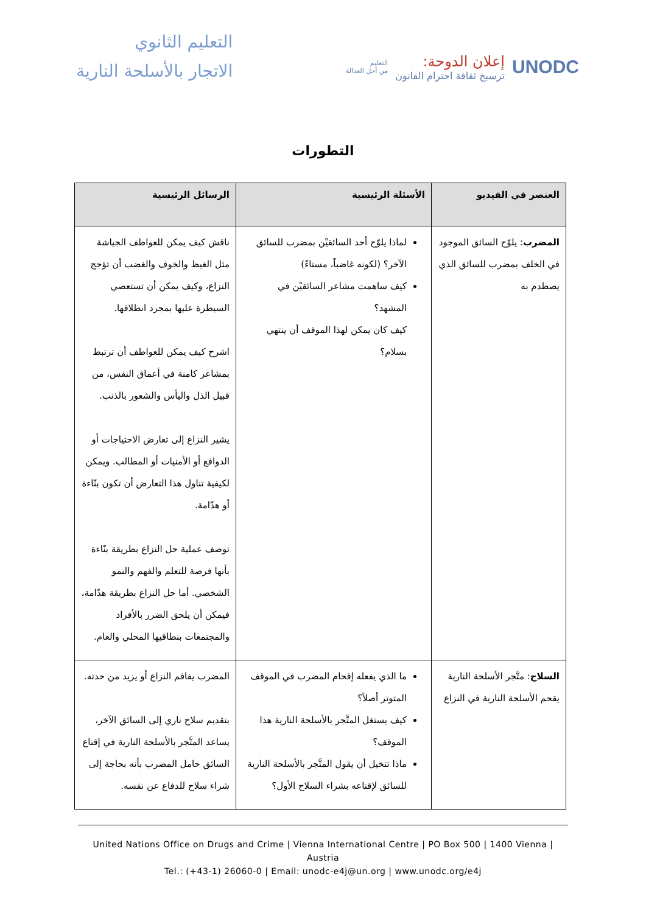التعليم الثانوي
الاتجار بالأسلحة النارية
UNODC
إعلان الدوحة:
ترسيخ ثقافة احترام القانون
التعليم
من أجل العدالة
التطورات
| العنصر في الفيديو | الأسئلة الرئيسية | الرسائل الرئيسية |
| --- | --- | --- |
| المضرب : يلوّح السائق الموجود في الخلف بمضرب للسائق الذي يصطدم به | لماذا يلوّح أحد السائقيْن بمضرب للسائق الآخر؟ (لكونه غاضباً، مستاءً) كيف ساهمت مشاعر السائقيْن في المشهد؟ كيف كان يمكن لهذا الموقف أن ينتهي بسلام؟ | ناقش كيف يمكن للعواطف الجياشة مثل الغيظ والخوف والغضب أن تؤجج النزاع، وكيف يمكن أن تستعصي السيطرة عليها بمجرد انطلاقها. اشرح كيف يمكن للعواطف أن ترتبط بمشاعر كامنة في أعماق النفس، من قبيل الذل واليأس والشعور بالذنب. يشير النزاع إلى تعارض الاحتياجات أو الدوافع أو الأمنيات أو المطالب. ويمكن لكيفية تناول هذا التعارض أن تكون بنّاءة أو هدّامة. توصف عملية حل النزاع بطريقة بنّاءة بأنها فرصة للتعلم والفهم والنمو الشخصي. أما حل النزاع بطريقة هدّامة، فيمكن أن يلحق الضرر بالأفراد والمجتمعات بنطاقيها المحلي والعام. |
| السلاح : متَّجر الأسلحة النارية يقحم الأسلحة النارية في النزاع | ما الذي يفعله إقحام المضرب في الموقف المتوتر أصلاً؟ كيف يستغل المتَّجر بالأسلحة النارية هذا الموقف؟ ماذا تتخيل أن يقول المتَّجر بالأسلحة النارية للسائق لإقناعه بشراء السلاح الأول؟ | المضرب يفاقم النزاع أو يزيد من حدته. بتقديم سلاح ناري إلى السائق الآخر، يساعد المتَّجر بالأسلحة النارية في إقناع السائق حامل المضرب بأنه بحاجة إلى شراء سلاح للدفاع عن نفسه. |
United Nations Office on Drugs and Crime | Vienna International Centre | PO Box 500 | 1400 Vienna | Austria
Tel.: (+43-1) 26060-0 | Email: unodc-e4j@un.org | www.unodc.org/e4j